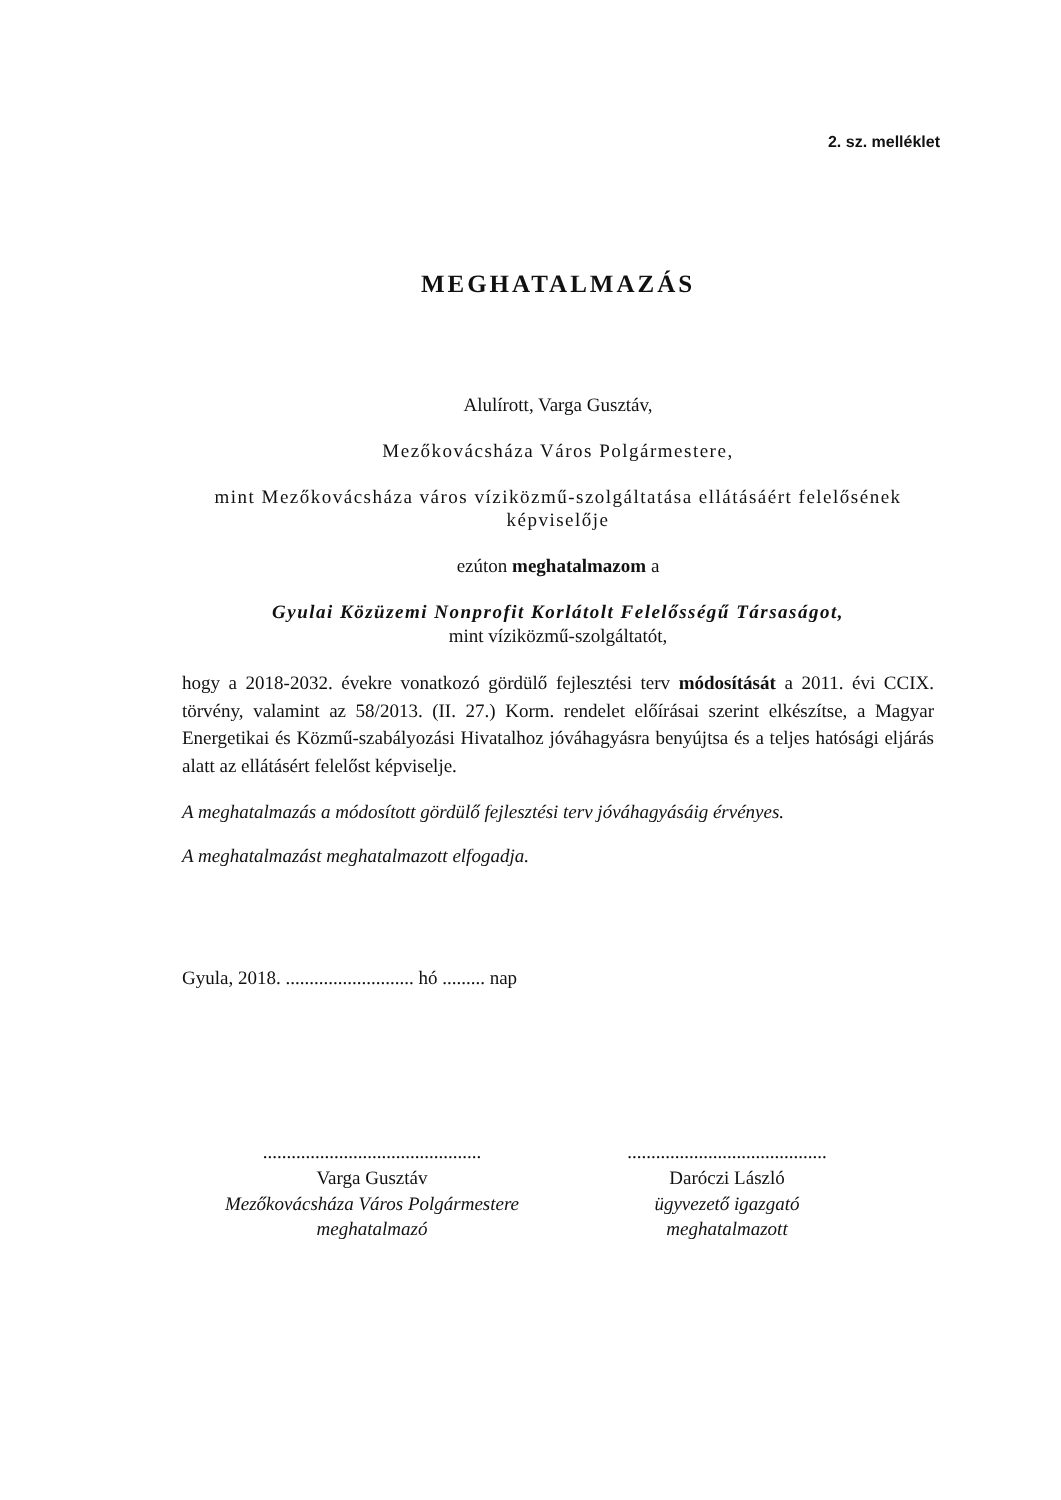2. sz. melléklet
MEGHATALMAZÁS
Alulírott, Varga Gusztáv,
Mezőkovácsháza Város Polgármestere,
mint Mezőkovácsháza város víziközmű-szolgáltatása ellátásáért felelősének képviselője
ezúton meghatalmazom a
Gyulai Közüzemi Nonprofit Korlátolt Felelősségű Társaságot,
mint víziközmű-szolgáltatót,
hogy a 2018-2032. évekre vonatkozó gördülő fejlesztési terv módosítását a 2011. évi CCIX. törvény, valamint az 58/2013. (II. 27.) Korm. rendelet előírásai szerint elkészítse, a Magyar Energetikai és Közmű-szabályozási Hivatalhoz jóváhagyásra benyújtsa és a teljes hatósági eljárás alatt az ellátásért felelőst képviselje.
A meghatalmazás a módosított gördülő fejlesztési terv jóváhagyásáig érvényes.
A meghatalmazást meghatalmazott elfogadja.
Gyula, 2018. ........................... hó ......... nap
..............................................
Varga Gusztáv
Mezőkovácsháza Város Polgármestere
meghatalmazó
..........................................
Daróczi László
ügyvezető igazgató
meghatalmazott